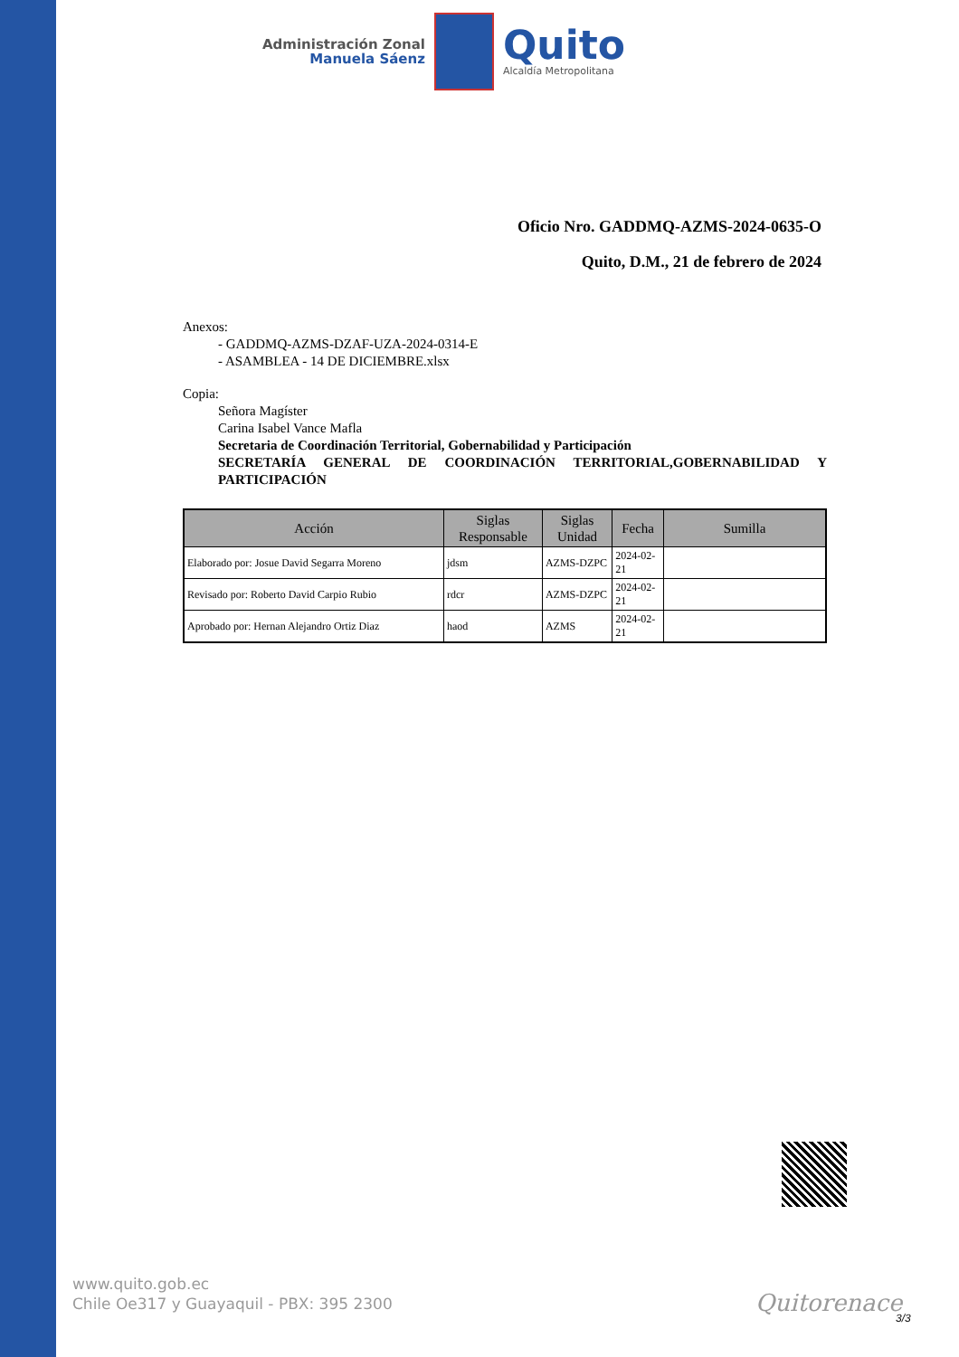Administración Zonal
Manuela Sáenz
Quito
Alcaldía Metropolitana
Oficio Nro. GADDMQ-AZMS-2024-0635-O
Quito, D.M., 21 de febrero de 2024
Anexos:
- GADDMQ-AZMS-DZAF-UZA-2024-0314-E
- ASAMBLEA - 14 DE DICIEMBRE.xlsx
Copia:
Señora Magíster
Carina Isabel Vance Mafla
Secretaria de Coordinación Territorial, Gobernabilidad y Participación
SECRETARÍA GENERAL DE COORDINACIÓN TERRITORIAL,GOBERNABILIDAD Y PARTICIPACIÓN
| Acción | Siglas Responsable | Siglas Unidad | Fecha | Sumilla |
| --- | --- | --- | --- | --- |
| Elaborado por: Josue David Segarra Moreno | jdsm | AZMS-DZPC | 2024-02-21 | |
| Revisado por: Roberto David Carpio Rubio | rdcr | AZMS-DZPC | 2024-02-21 | |
| Aprobado por: Hernan Alejandro Ortiz Diaz | haod | AZMS | 2024-02-21 | |
www.quito.gob.ec
Chile Oe317 y Guayaquil - PBX: 395 2300
Quitorenace
3/3